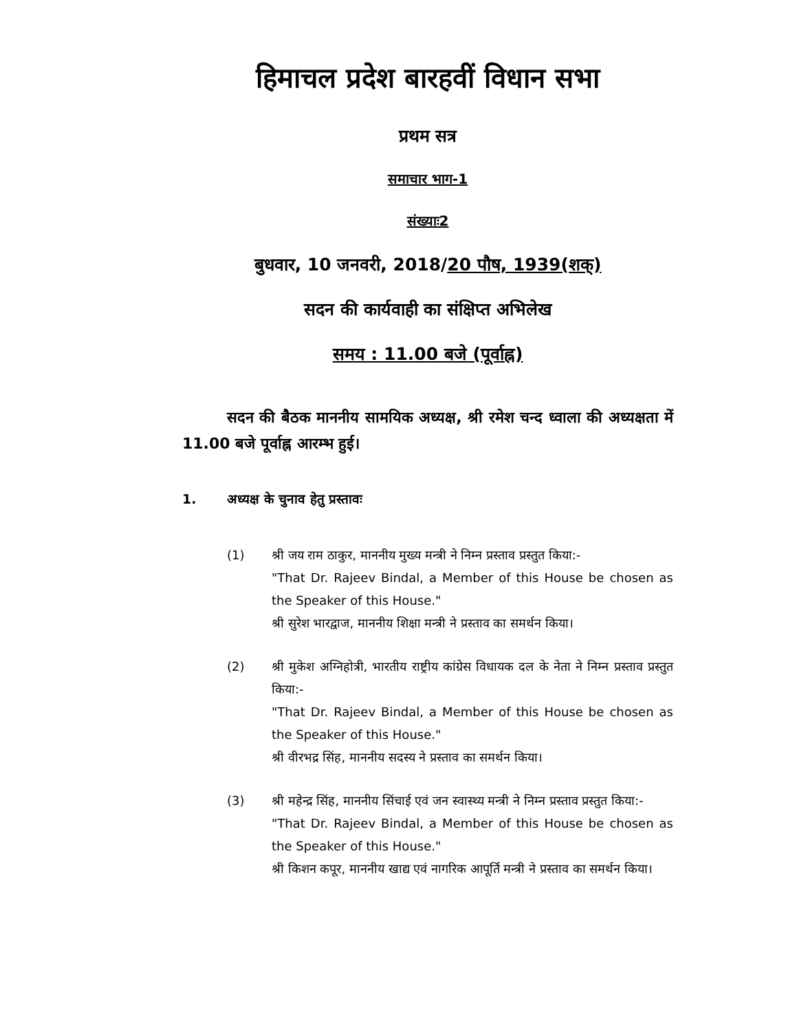हिमाचल प्रदेश बारहवीं विधान सभा
प्रथम सत्र
समाचार भाग-1
संख्याः2
बुधवार, 10 जनवरी, 2018/20 पौष, 1939(शक्)
सदन की कार्यवाही का संक्षिप्त अभिलेख
समय : 11.00 बजे (पूर्वाह्न)
सदन की बैठक माननीय सामयिक अध्यक्ष, श्री रमेश चन्द ध्वाला की अध्यक्षता में 11.00 बजे पूर्वाह्न आरम्भ हुई।
1. अध्यक्ष के चुनाव हेतु प्रस्तावः
(1) श्री जय राम ठाकुर, माननीय मुख्य मन्त्री ने निम्न प्रस्ताव प्रस्तुत किया:-
"That Dr. Rajeev Bindal, a Member of this House be chosen as the Speaker of this House."
श्री सुरेश भारद्वाज, माननीय शिक्षा मन्त्री ने प्रस्ताव का समर्थन किया।
(2) श्री मुकेश अग्निहोत्री, भारतीय राष्ट्रीय कांग्रेस विधायक दल के नेता ने निम्न प्रस्ताव प्रस्तुत किया:-
"That Dr. Rajeev Bindal, a Member of this House be chosen as the Speaker of this House."
श्री वीरभद्र सिंह, माननीय सदस्य ने प्रस्ताव का समर्थन किया।
(3) श्री महेन्द्र सिंह, माननीय सिंचाई एवं जन स्वास्थ्य मन्त्री ने निम्न प्रस्ताव प्रस्तुत किया:-
"That Dr. Rajeev Bindal, a Member of this House be chosen as the Speaker of this House."
श्री किशन कपूर, माननीय खाद्य एवं नागरिक आपूर्ति मन्त्री ने प्रस्ताव का समर्थन किया।